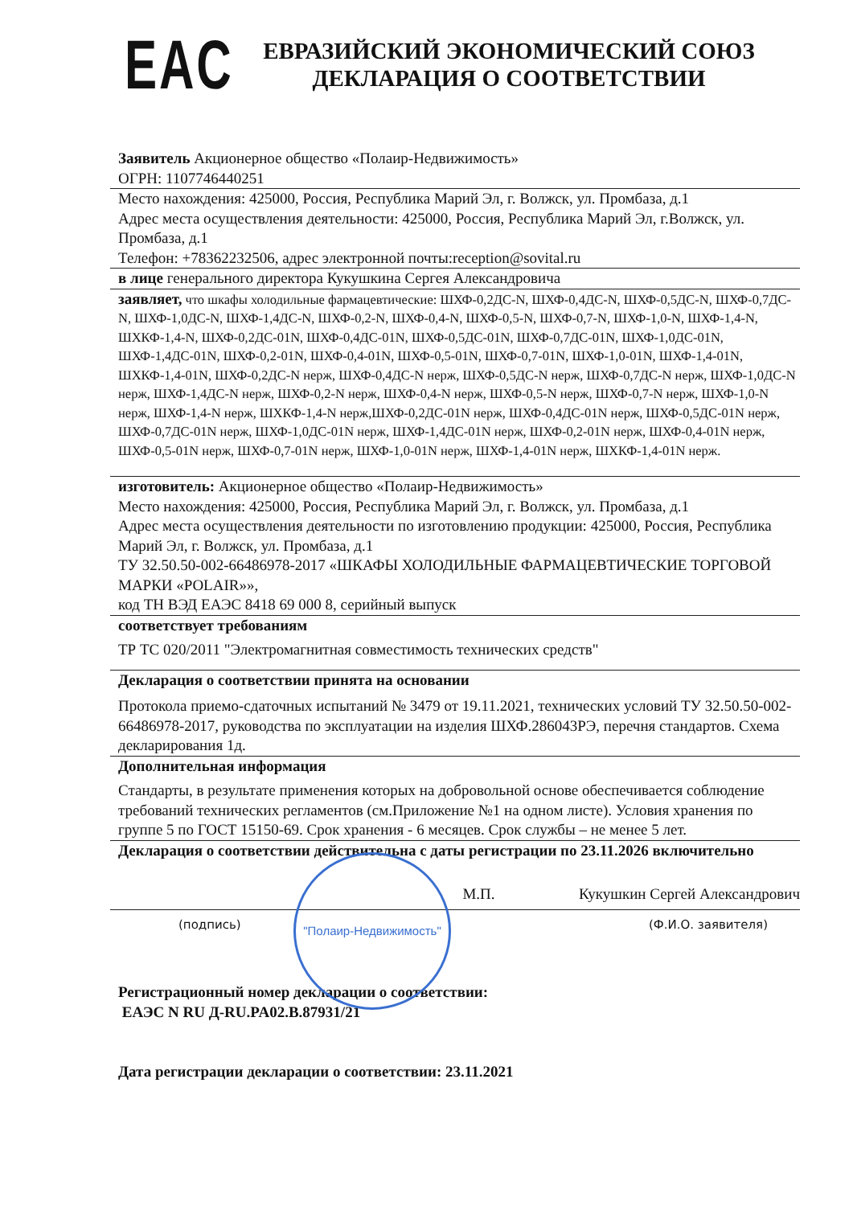EAC
ЕВРАЗИЙСКИЙ ЭКОНОМИЧЕСКИЙ СОЮЗ
ДЕКЛАРАЦИЯ О СООТВЕТСТВИИ
Заявитель Акционерное общество «Полаир-Недвижимость»
ОГРН: 1107746440251
Место нахождения: 425000, Россия, Республика Марий Эл, г. Волжск, ул. Промбаза, д.1
Адрес места осуществления деятельности: 425000, Россия, Республика Марий Эл, г.Волжск, ул. Промбаза, д.1
Телефон: +78362232506, адрес электронной почты:reception@sovital.ru
в лице генерального директора Кукушкина Сергея Александровича
заявляет, что шкафы холодильные фармацевтические: ШХФ-0,2ДС-N, ШХФ-0,4ДС-N, ШХФ-0,5ДС-N, ШХФ-0,7ДС-N, ШХФ-1,0ДС-N, ШХФ-1,4ДС-N, ШХФ-0,2-N, ШХФ-0,4-N, ШХФ-0,5-N, ШХФ-0,7-N, ШХФ-1,0-N, ШХФ-1,4-N, ШХКФ-1,4-N, ШХФ-0,2ДС-01N, ШХФ-0,4ДС-01N, ШХФ-0,5ДС-01N, ШХФ-0,7ДС-01N, ШХФ-1,0ДС-01N, ШХФ-1,4ДС-01N, ШХФ-0,2-01N, ШХФ-0,4-01N, ШХФ-0,5-01N, ШХФ-0,7-01N, ШХФ-1,0-01N, ШХФ-1,4-01N, ШХКФ-1,4-01N, ШХФ-0,2ДС-N нерж, ШХФ-0,4ДС-N нерж, ШХФ-0,5ДС-N нерж, ШХФ-0,7ДС-N нерж, ШХФ-1,0ДС-N нерж, ШХФ-1,4ДС-N нерж, ШХФ-0,2-N нерж, ШХФ-0,4-N нерж, ШХФ-0,5-N нерж, ШХФ-0,7-N нерж, ШХФ-1,0-N нерж, ШХФ-1,4-N нерж, ШХКФ-1,4-N нерж,ШХФ-0,2ДС-01N нерж, ШХФ-0,4ДС-01N нерж, ШХФ-0,5ДС-01N нерж, ШХФ-0,7ДС-01N нерж, ШХФ-1,0ДС-01N нерж, ШХФ-1,4ДС-01N нерж, ШХФ-0,2-01N нерж, ШХФ-0,4-01N нерж, ШХФ-0,5-01N нерж, ШХФ-0,7-01N нерж, ШХФ-1,0-01N нерж, ШХФ-1,4-01N нерж, ШХКФ-1,4-01N нерж.
изготовитель: Акционерное общество «Полаир-Недвижимость»
Место нахождения: 425000, Россия, Республика Марий Эл, г. Волжск, ул. Промбаза, д.1
Адрес места осуществления деятельности по изготовлению продукции: 425000, Россия, Республика Марий Эл, г. Волжск, ул. Промбаза, д.1
ТУ 32.50.50-002-66486978-2017 «ШКАФЫ ХОЛОДИЛЬНЫЕ ФАРМАЦЕВТИЧЕСКИЕ ТОРГОВОЙ МАРКИ «POLAIR»»,
код ТН ВЭД ЕАЭС 8418 69 000 8, серийный выпуск
соответствует требованиям
ТР ТС 020/2011 "Электромагнитная совместимость технических средств"
Декларация о соответствии принята на основании
Протокола приемо-сдаточных испытаний № 3479 от 19.11.2021, технических условий ТУ 32.50.50-002-66486978-2017, руководства по эксплуатации на изделия ШХФ.286043РЭ, перечня стандартов. Схема декларирования 1д.
Дополнительная информация
Стандарты, в результате применения которых на добровольной основе обеспечивается соблюдение требований технических регламентов (см.Приложение №1 на одном листе). Условия хранения по группе 5 по ГОСТ 15150-69. Срок хранения - 6 месяцев. Срок службы – не менее 5 лет.
Декларация о соответствии действительна с даты регистрации по 23.11.2026 включительно
М.П. Кукушкин Сергей Александрович
(подпись) (Ф.И.О. заявителя)
Регистрационный номер декларации о соответствии:
ЕАЭС N RU Д-RU.PA02.B.87931/21
Дата регистрации декларации о соответствии: 23.11.2021
"Полаир-Недвижимость"